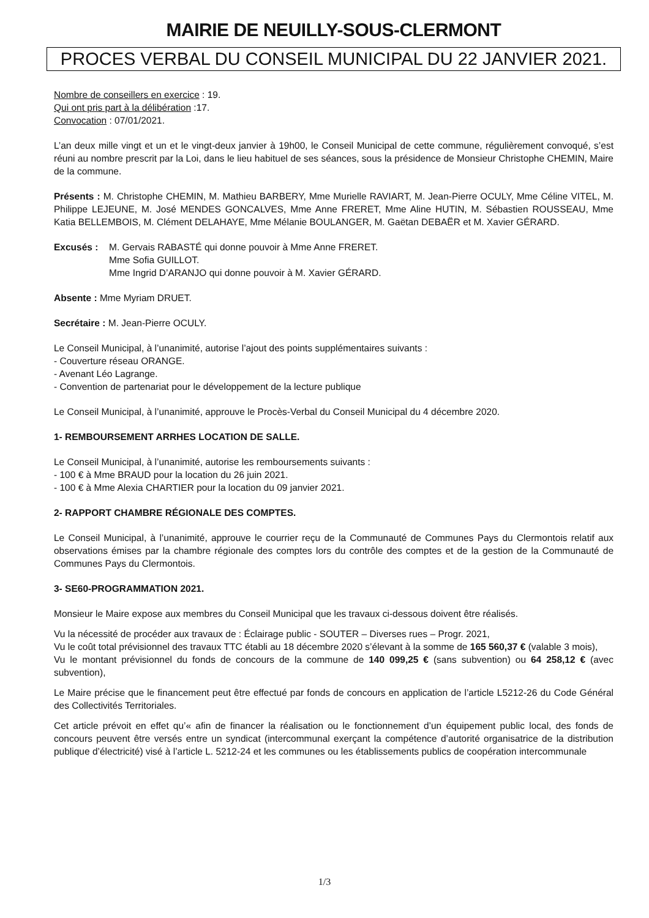MAIRIE DE NEUILLY-SOUS-CLERMONT
PROCES VERBAL DU CONSEIL MUNICIPAL DU 22 JANVIER 2021.
Nombre de conseillers en exercice : 19.
Qui ont pris part à la délibération :17.
Convocation : 07/01/2021.
L’an deux mille vingt et un et le vingt-deux janvier à 19h00, le Conseil Municipal de cette commune, régulièrement convoqué, s’est réuni au nombre prescrit par la Loi, dans le lieu habituel de ses séances, sous la présidence de Monsieur Christophe CHEMIN, Maire de la commune.
Présents : M. Christophe CHEMIN, M. Mathieu BARBERY, Mme Murielle RAVIART, M. Jean-Pierre OCULY, Mme Céline VITEL, M. Philippe LEJEUNE, M. José MENDES GONCALVES, Mme Anne FRERET, Mme Aline HUTIN, M. Sébastien ROUSSEAU, Mme Katia BELLEMBOIS, M. Clément DELAHAYE, Mme Mélanie BOULANGER, M. Gaëtan DEBAËR et M. Xavier GÉRARD.
Excusés : M. Gervais RABASTÉ qui donne pouvoir à Mme Anne FRERET.
Mme Sofia GUILLOT.
Mme Ingrid D’ARANJO qui donne pouvoir à M. Xavier GÉRARD.
Absente : Mme Myriam DRUET.
Secrétaire : M. Jean-Pierre OCULY.
Le Conseil Municipal, à l’unanimité, autorise l’ajout des points supplémentaires suivants :
- Couverture réseau ORANGE.
- Avenant Léo Lagrange.
- Convention de partenariat pour le développement de la lecture publique
Le Conseil Municipal, à l’unanimité, approuve le Procès-Verbal du Conseil Municipal du 4 décembre 2020.
1- REMBOURSEMENT ARRHES LOCATION DE SALLE.
Le Conseil Municipal, à l’unanimité, autorise les remboursements suivants :
- 100 € à Mme BRAUD pour la location du 26 juin 2021.
- 100 € à Mme Alexia CHARTIER pour la location du 09 janvier 2021.
2- RAPPORT CHAMBRE RÉGIONALE DES COMPTES.
Le Conseil Municipal, à l’unanimité, approuve le courrier reçu de la Communauté de Communes Pays du Clermontois relatif aux observations émises par la chambre régionale des comptes lors du contrôle des comptes et de la gestion de la Communauté de Communes Pays du Clermontois.
3- SE60-PROGRAMMATION 2021.
Monsieur le Maire expose aux membres du Conseil Municipal que les travaux ci-dessous doivent être réalisés.
Vu la nécessité de procéder aux travaux de : Éclairage public - SOUTER – Diverses rues – Progr. 2021,
Vu le coût total prévisionnel des travaux TTC établi au 18 décembre 2020 s’élevant à la somme de 165 560,37 € (valable 3 mois),
Vu le montant prévisionnel du fonds de concours de la commune de 140 099,25 € (sans subvention) ou 64 258,12 € (avec subvention),
Le Maire précise que le financement peut être effectué par fonds de concours en application de l’article L5212-26 du Code Général des Collectivités Territoriales.
Cet article prévoit en effet qu’« afin de financer la réalisation ou le fonctionnement d’un équipement public local, des fonds de concours peuvent être versés entre un syndicat (intercommunal exerçant la compétence d’autorité organisatrice de la distribution publique d’électricité) visé à l’article L. 5212-24 et les communes ou les établissements publics de coopération intercommunale
1/3